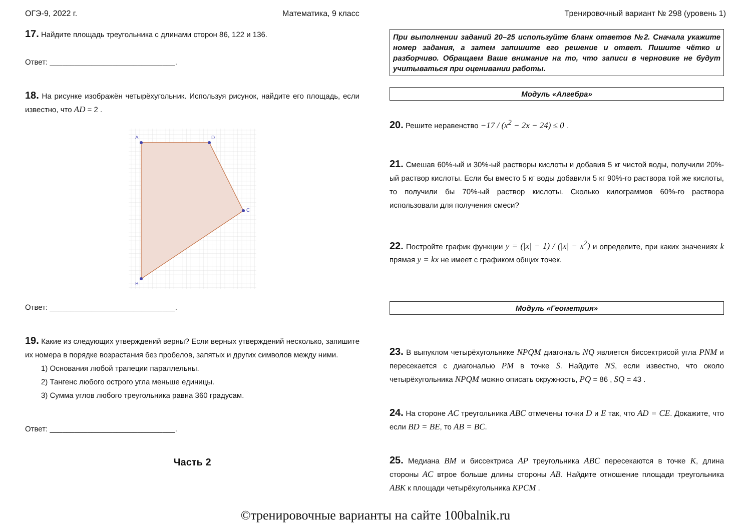ОГЭ-9, 2022 г. Математика, 9 класс Тренировочный вариант № 298 (уровень 1)
17. Найдите площадь треугольника с длинами сторон 86, 122 и 136.
Ответ: ______________________________.
18. На рисунке изображён четырёхугольник. Используя рисунок, найдите его площадь, если известно, что AD = 2 .
A
D
C
B
Ответ: ______________________________.
19. Какие из следующих утверждений верны? Если верных утверждений несколько, запишите их номера в порядке возрастания без пробелов, запятых и других символов между ними.
1) Основания любой трапеции параллельны.
2) Тангенс любого острого угла меньше единицы.
3) Сумма углов любого треугольника равна 360 градусам.
Ответ: ______________________________.
Часть 2
При выполнении заданий 20–25 используйте бланк ответов №2. Сначала укажите номер задания, а затем запишите его решение и ответ. Пишите чётко и разборчиво. Обращаем Ваше внимание на то, что записи в черновике не будут учитываться при оценивании работы.
Модуль «Алгебра»
20. Решите неравенство −17 / (x<sup>2</sup> − 2x − 24) ≤ 0 .
21. Смешав 60%-ый и 30%-ый растворы кислоты и добавив 5 кг чистой воды, получили 20%-ый раствор кислоты. Если бы вместо 5 кг воды добавили 5 кг 90%-го раствора той же кислоты, то получили бы 70%-ый раствор кислоты. Сколько килограммов 60%-го раствора использовали для получения смеси?
22. Постройте график функции y = (|x| − 1) / (|x| − x<sup>2</sup>) и определите, при каких значениях k прямая y = kx не имеет с графиком общих точек.
Модуль «Геометрия»
23. В выпуклом четырёхугольнике NPQM диагональ NQ является биссектрисой угла PNM и пересекается с диагональю PM в точке S. Найдите NS, если известно, что около четырёхугольника NPQM можно описать окружность, PQ = 86 , SQ = 43 .
24. На стороне AC треугольника ABC отмечены точки D и E так, что AD = CE. Докажите, что если BD = BE, то AB = BC.
25. Медиана BM и биссектриса AP треугольника ABC пересекаются в точке K, длина стороны AC втрое больше длины стороны AB. Найдите отношение площади треугольника ABK к площади четырёхугольника KPCM .
©тренировочные варианты на сайте 100balnik.ru